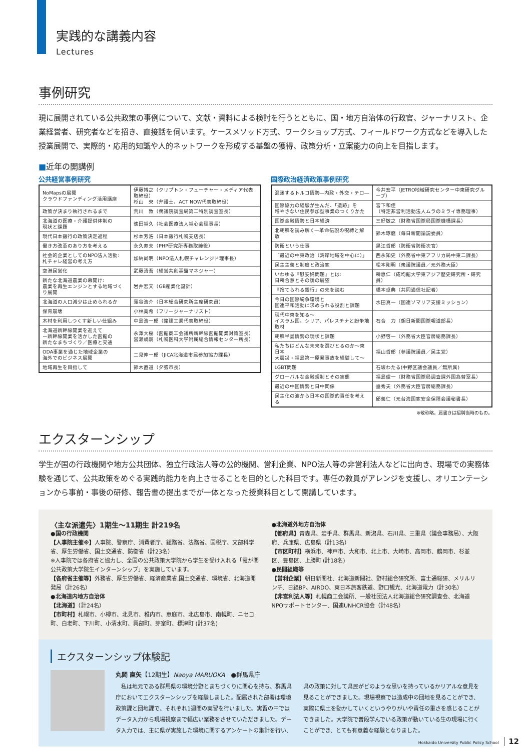実践的な講義内容
Lectures
事例研究
現に展開されている公共政策の事例について、文献・資料による検討を行うとともに、国・地方自治体の行政官、ジャーナリスト、企業経営者、研究者などを招き、直接話を伺います。ケースメソッド方式、ワークショップ方式、フィールドワーク方式などを導入した授業展開で、実際的・応用的知識や人的ネットワークを形成する基盤の獲得、政策分析・立案能力の向上を目指します。
■近年の開講例
公共経営事例研究
| NoMapsの展開 クラウドファンディング活用講座 | 伊藤博之（クリプトン・フューチャー・メディア代表取締役） 杉山 央（弁護士、ACT NOW代表取締役） |
| 政策が決まり執行されるまで | 荒川 敦（衆議院調査局第二特別調査室長） |
| 北海道の医療・介護提供体制の 現状と課題 | 徳田禎久（社会医療法人禎心会理事長） |
| 現代日本銀行の政策決定過程 | 杉本芳浩（日本銀行札幌支店長） |
| 働き方改革のあり方を考える | 永久寿夫（PHP研究所専務取締役） |
| 社会的企業としてのNPO法人活動: 札チャレ経営の考え方 | 加納尚明（NPO法人札幌チャレンジド理事長） |
| 空港民営化 | 武藤清吾（経営共創基盤マネジャー） |
| 新たな北海道農業の幕開け: 農業を再生エンジンとする地域づくり展開 | 岩井宏文（GB産業化設計） |
| 北海道の人口減少は止められるか | 藻谷浩介（日本総合研究所主席研究員） |
| 保育崩壊 | 小林美希（フリージャーナリスト） |
| 木材を利用しつくす新しい仕組み | 中島浩一郎（銘建工業代表取締役） |
| 北海道新幹線開業を迎えて ー新幹線開業を活かした函館の 新たなまちづくり／医療と交通 | 永澤大樹（函館商工会議所新幹線函館開業対策室長） 當瀬規嗣（札幌医科大学附属総合情報センター所長） |
| ODA事業を通じた地域企業の 海外でのビジネス展開 | 二見伸一郎（JICA北海道市民参加協力課長） |
| 地域再生を目指して | 鈴木直道（夕張市長） |
国際政治経済政策事例研究
| 混迷するトルコ情勢―内政・外交・テロ― | 今井宏平（JETRO地域研究センター中東研究グループ） |
| 国際協力の経験が生んだ、「遺跡」を 増やさない住民参加型事業のつくりかた | 宮下和佳 （特定非営利活動法人ムラのミライ専務理事） |
| 国際金融情勢と日本経済 | 三好敏之（財務省国際局国際機構課長） |
| 北朝鮮を読み解く―革命伝説の呪縛と解放 | 鈴木琢磨（毎日新聞論説委員） |
| 防衛という仕事 | 黒江哲郎（防衛省防衛次官） |
| 「最近の中東政治（湾岸地域を中心に）」 | 西永知史（外務省中東アフリカ局中東二課長） |
| 民主主義と制度と政治家 | 松本剛明（衆議院議員／元外務大臣） |
| いわゆる『慰安婦問題』とは: 日韓合意とその後の展望 | 韓恵仁（成均館大学東アジア歴史研究所・研究員） |
| 『捨てられる銀行』の先を読む | 橋本卓典（共同通信社記者） |
| 今日の国際紛争環境と 国連平和活動に求められる役割と課題 | 水田真一（国連ソマリア支援ミッション） |
| 現代中東を知る～ イスラム国、シリア、パレスチナと紛争地取材 | 石合 力（朝日新聞国際報道部長） |
| 朝鮮半島情勢の現状と課題 | 小野啓一（外務省大臣官房総務課長） |
| 私たちはどんな未来を選びとるのか～東日本 大震災・福島第一原発事故を経験して～ | 福山哲郎（参議院議員／民主党） |
| LGBT問題 | 石坂わたる(中野区議会議員／無所属) |
| グローバルな金融規制とその実態 | 福島俊一（財務省国際局調査課外国為替室長） |
| 最近の中国情勢と日中関係 | 垂秀夫（外務省大臣官房総務課長） |
| 民主化の波から日本の国際的責任を考える | 邱義仁（元台湾国家安全保障会議秘書長） |
※敬称略。肩書きは招聘当時のもの。
エクスターンシップ
学生が国の行政機関や地方公共団体、独立行政法人等の公的機関、営利企業、NPO法人等の非営利法人などに出向き、現場での実務体験を通じて、公共政策をめぐる実践的能力を向上させることを目的とした科目です。専任の教員がアレンジを支援し、オリエンテーションから事前・事後の研修、報告書の提出までが一体となった授業科目として開講しています。
〈主な派遣先〉1期生～11期生 計219名
●国の行政機関
【人事院主催※】人事院、警察庁、消費者庁、総務省、法務省、国税庁、文部科学省、厚生労働省、国土交通省、防衛省（計23名）
※人事院では各府省と協力し、全国の公共政策大学院から学生を受け入れる「霞が関公共政策大学院生インターンシップ」を実施しています。
【各府省主催等】外務省、厚生労働省、経済産業省,国土交通省、環境省、北海道開発局（計26名）
●北海道内地方自治体
【北海道】（計24名）
【市町村】札幌市、小樽市、北見市、稚内市、恵庭市、北広島市、南幌町、ニセコ町、白老町、下川町、小清水町、興部町、芽室町、標津町 (計37名)
●北海道外地方自治体
【都府県】青森県、岩手県、群馬県、新潟県、石川県、三重県（議会事務局）、大阪府、兵庫県、広島県（計13名）
【市区町村】横浜市、神戸市、大和市、北上市、大崎市、高岡市、鶴岡市、杉並区、豊島区、上勝町 (計18名)
●民間組織等
【営利企業】朝日新聞社、北海道新聞社、野村総合研究所、富士通総研、メリルリンチ、日経BP、AIRDO、東日本旅客鉄道、野口観光、北海道電力（計30名）
【非営利法人等】札幌商工会議所、一般社団法人北海道総合研究調査会、北海道NPOサポートセンター、国連UNHCR協会（計48名）
エクスターンシップ体験記
丸岡 直矢【12期生】Naoya MARUOKA　●群馬県庁
　私は地元である群馬県の環境分野とまちづくりに関心を持ち、群馬県庁においてエクスターンシップを経験しました。配属された部署は環境政策課と団地課で、それぞれ1週間の実習を行いました。実習の中ではデータ入力から現場視察まで幅広い業務をさせていただきました。データ入力では、主に県が実施した環境に関するアンケートの集計を行い、県の政策に対して県民がどのような思いを持っているかリアルな意見を見ることができました。現場視察では造成中の団地を見ることができ、実際に県土を動かしていくというやりがいや責任の重さを感じることができました。大学院で普段学んでいる政策が動いている生の現場に行くことができ、とても有意義な経験となりました。
Hokkaido University Public Policy School 12